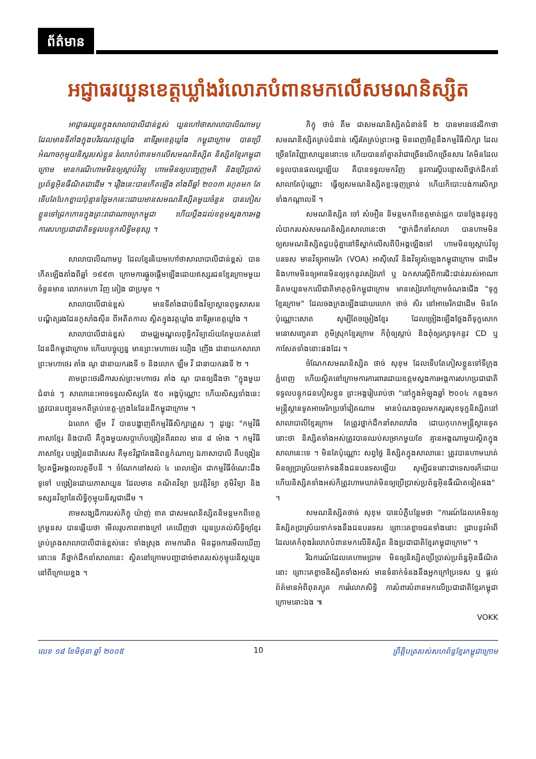ព័ត៌មាន
អជ្ញាធរយួនខេត្តឃ្លាំងរំលោភបំពានមកលើសមណនិស្សិត
អាជ្ញាធរយួនក្នុងសាលាបាលីជាន់ខ្ពស់ យួនហៅថាសាលាបាលីណាមបូ ដែលមានទីតាំងក្នុងបរិវេណវត្តឃ្លាំង នាទីរួមខេត្តឃ្លាំង កម្ពុជាក្រោម បានប្រើអំណាចកុម្មុយនិស្តរបស់ខ្លួន រំលោភបំពានមកលើសមណនិស្សិត និស្សិតខ្មែរកម្ពុជាក្រោម មានករណីហាមមិនឲ្យស្តាប់វិទ្យុ ហាមមិនឲ្យបញ្ចេញមតិ និងប្រើប្រាស់ប្រព័ន្ធអ៊ិនធឺណិតជាដើម ។ រឿងនេះបានកើតឡើង តាំងពីឆ្នាំ ២០០៣ រហូតមក តែទើបតែបែកខ្ចាយប៉ុន្មានថ្ងៃមកនេះដោយមានសមណនិស្សិតមួយចំនួន បានភៀសខ្លួនទៅជ្រកកោនក្នុងព្រះរាជាណាចក្រកម្ពុជា ហើយប្តឹងដល់ឧត្តមស្នងការអង្គការសហប្រជាជាតិទទួលបន្ទុកសិទ្ធិមនុស្ស ។
សាលាបាលីណាមបូ ដែលខ្មែរនិយមហៅថាសាលាបាលីជាន់ខ្ពស់ បានកើតឡើងតាំងពីឆ្នាំ ១៩៩៣ ក្រោមការផ្តួចផ្តើមឡើងដោយឥស្សរជនខ្មែរក្រោមមួយចំនួនមាន លោកមហា វិញ គៀង ជាប្រមុខ ។
សាលាបាលីជាន់ខ្ពស់ មានទីតាំងជាប់នឹងវិទ្យាស្ថានពុទ្ធសាសនបណ្ឌិត្យរងដែនកូសាំងស៊ីន ពីអតីតកាល ស្ថិតក្នុងវត្តឃ្លាំង នាទីរួមខេត្តឃ្លាំង ។
សាលាបាលីជាន់ខ្ពស់ ជាមជ្ឈមណ្ឌលពុទ្ធិកវិទ្យាល័យតែមួយគត់នៅដែនដីកម្ពុជាក្រោម ហើយបច្ចុប្បន្ន មានព្រះមហាថេរ យឿង ញើង ជានាយកសាលា ព្រះមហាថេរ តាំង ណូ ជានាយករងទី ១ និងលោក ឡឹម វី ជានាយករងទី ២ ។
តាមព្រះថេរដីការបស់ព្រះមហាថេរ តាំង ណូ បានឲ្យដឹងថា "ក្នុងមួយជំនាន់ ៗ សាលានេះអាចទទួលសិស្សតែ ៥០ អង្គប៉ុណ្ណោះ ហើយសិស្សទាំងនេះ ត្រូវបានបញ្ជូនមកពីគ្រប់ខេត្ត-ក្រុងនៃដែនដីកម្ពុជាក្រោម ។
ឯលោក ឡឹម វី បានបង្ហាញពីកម្មវិធីសិក្សាត្រួស ៗ ដូច្នេះ "កម្មវិធីភាសាខ្មែរ និងបាលី គឺក្នុងមួយសប្តាហ៍បង្រៀនពីរពេល មាន ៨ ម៉ោង ។ កម្មវិធីភាសាខ្មែរ បង្រៀនជាពិសេស គឺមុខវិជ្ជាតែងនិពន្ធកំណាព្យ ឯភាសាបាលី គឺបង្រៀនប្រែគម្ពីរមង្គលលត្ថទីបនី ។ ចំណែកនៅសល់ ៤ ពេលទៀត ជាកម្មវិធីចំណេះដឹងទូទៅ បង្រៀនដោយភាសាយួន ដែលមាន គណិតវិទ្យា ប្រវត្តិវិទ្យា ភូមិវិទ្យា និងទស្សនវិទ្យានៃលិទ្ធិកុម្មុយនិស្តជាដើម ។
តាមសង្ឃដីការបស់ភិក្ខុ យ៉ាញ់ ខាត ជាសមណនិស្សិតនិមន្តមកពីខេត្តក្រមួនស បានឆ្លើយថា មើលរូបភាពខាងក្រៅ គេឃើញថា យួនប្រគល់សិទ្ធិឲ្យខ្មែរគ្រប់គ្រងសាលាបាលីជាន់ខ្ពស់នេះ ទាំងស្រុង តាមការពិត មិនដូចការមើលឃើញនោះទេ គឺថ្នាក់ដឹកនាំសាលានេះ ស្ថិតនៅក្រោមបញ្ជាដាច់ខាតរបស់កុម្មុយនិស្តយួននៅពីក្រោយខ្នង ។
ភិក្ខុ ថាច់ តឹម ជាសមណនិស្សិតជំនាន់ទី ២ បានមានថេរដីកាថា សមណនិស្សិតគ្រប់ជំនាន់ ស្ទើរតែគ្រប់ព្រះអង្គ មិនពេញចិត្តនឹងកម្មវិធីសិក្សា ដែលច្រើនតែវិញ្ញាសាយួននោះទេ ហើយបាននាំគ្នាតវ៉ាជាច្រើនលើកច្រើនសារ តែមិនដែលទទួលបានផលល្អឡើយ គឺបានទទួលមកវិញ នូវការស្តីបន្ទោសពីថ្នាក់ដឹកនាំសាលាតែប៉ុណ្ណោះ ធ្វើឲ្យសមណនិស្សិតខ្លះធុញទ្រាន់ ហើយក៏បោះបង់ការសិក្សាទាំងកណ្តាលទី ។
សមណនិស្សិត ចៅ សំអឿន និមន្តមកពីខេត្តមាត់ជ្រូក បានថ្លែងនូវទុក្ខលំបាករបស់សមណនិស្សិតសាលានេះថា "ថ្នាក់ដឹកនាំសាលា បានហាមមិនឲ្យសមណនិស្សិតជួបជុំគ្នានៅទីស្នាក់លើសពីបីអង្គឡើងទៅ ហាមមិនឲ្យស្តាប់វិទ្យុបរទេស មានវិទ្យុអាមេរិក (VOA) អាស៊ីសេរី និងវិទ្យុសំឡេងកម្ពុជាក្រោម ជាដើម និងហាមមិនឲ្យអានមិនឲ្យទុកនូវសៀវភៅ ឬ ឯកសារស្តីពីការជិះជាន់របស់អាណានិគមយួនមកលើជាតិមាតុភូមិកម្ពុជាក្រោម មានសៀវភៅក្រោមចំណងជើង "ទុក្ខខ្មែរក្រោម" ដែលចងក្រងឡើងដោយលោក ថាច់ សិរ នៅអាមេរិកជាដើម មិនតែប៉ុណ្ណោះសោត សូម្បីតែចម្រៀងខ្មែរ ដែលច្រៀងឡើងថ្លែងពីទុក្ខសោក មនោសញ្ចេតនា ភូមិស្រុកខ្មែរក្រោម ក៏ពុំឲ្យស្តាប់ និងពុំឲ្យរក្សាទុកនូវ CD ឬ កាសែតទាំងនោះផងដែរ ។
ចំណែកសមណនិស្សិត ថាច់ សុខុម ដែលទើបតែភៀសខ្លួនទៅទីក្រុងភ្នំពេញ ហើយស្ថិតនៅក្រោមការការពារដោយឧត្តមស្នងការអង្គការសហប្រជាជាតិទទួលបន្ទុកជនភៀសខ្លួន ព្រះអង្គរៀបរាប់ថា "នៅក្នុងអំឡុងឆ្នាំ ២០០៤ កន្លងមក មន្ត្រីស្ថានទូតអាមេរិកប្រចាំវៀតណាម មានបំណងចូលមកសួរសុខទុក្ខនិស្សិតនៅសាលាបាលីខ្មែរក្រោម តែត្រូវថ្នាក់ដឹកនាំសាលារាំង ដោយកុហកមន្ត្រីស្ថានទូតនោះថា និស្សិតទាំងអស់ត្រូវបានឈប់សម្រាកមួយខែ គ្មានអង្គណាមួយស្ថិតក្នុងសាលានេះទេ ។ មិនតែប៉ុណ្ណោះ សព្វថ្ងៃ និស្សិតក្នុងសាលានេះ ត្រូវបានហាមឃាត់មិនឲ្យប្រាស្រ័យទាក់ទងនឹងជនបរទេសឡើយ សូម្បីជននោះជាទេសចរក៏ដោយ ហើយនិស្សិតទាំងអស់ក៏ត្រូវហាមឃាត់មិនឲ្យប្រើប្រាស់ប្រព័ន្ធអ៊ិនធឺណិតទៀតផង" ។
សមណនិស្សិតថាច់ សុខុម បានបំភ្លឺបន្ថែមថា "ការណ៍ដែលគេមិនឲ្យនិស្សិតប្រាស្រ័យទាក់ទងនឹងជនបរទេស ព្រោះគេខ្លាចជនទាំងនោះ ជ្រាបនូវអំពើដែលគេកំពុងរំលោភបំពានមកលើនិស្សិត និងប្រជាជាតិខ្មែរកម្ពុជាក្រោម" ។
រីឯការណ៍ដែលគេហាមប្រាម មិនឲ្យនិស្សិតប្រើប្រាស់ប្រព័ន្ធអ៊ិនធឺណិតនោះ ព្រោះគេខ្លាចនិស្សិតទាំងអស់ មានទំនាក់ទំនងនឹងអ្នកក្រៅប្រទេស ឬ ផ្តល់ព័ត៌មានអំពីពុតត្បុត ការរំលោភសិទ្ធិ ការបំពារបំពានមកលើប្រជាជាតិខ្មែរកម្ពុជាក្រោមនោះឯង ៕
VOKK
លេខ ១៨ ខែមិថុនា ឆ្នាំ ២០០៥ 10 ព្រឹត្តិបត្ររបស់សហព័ន្ធខ្មែរកម្ពុជាក្រោម